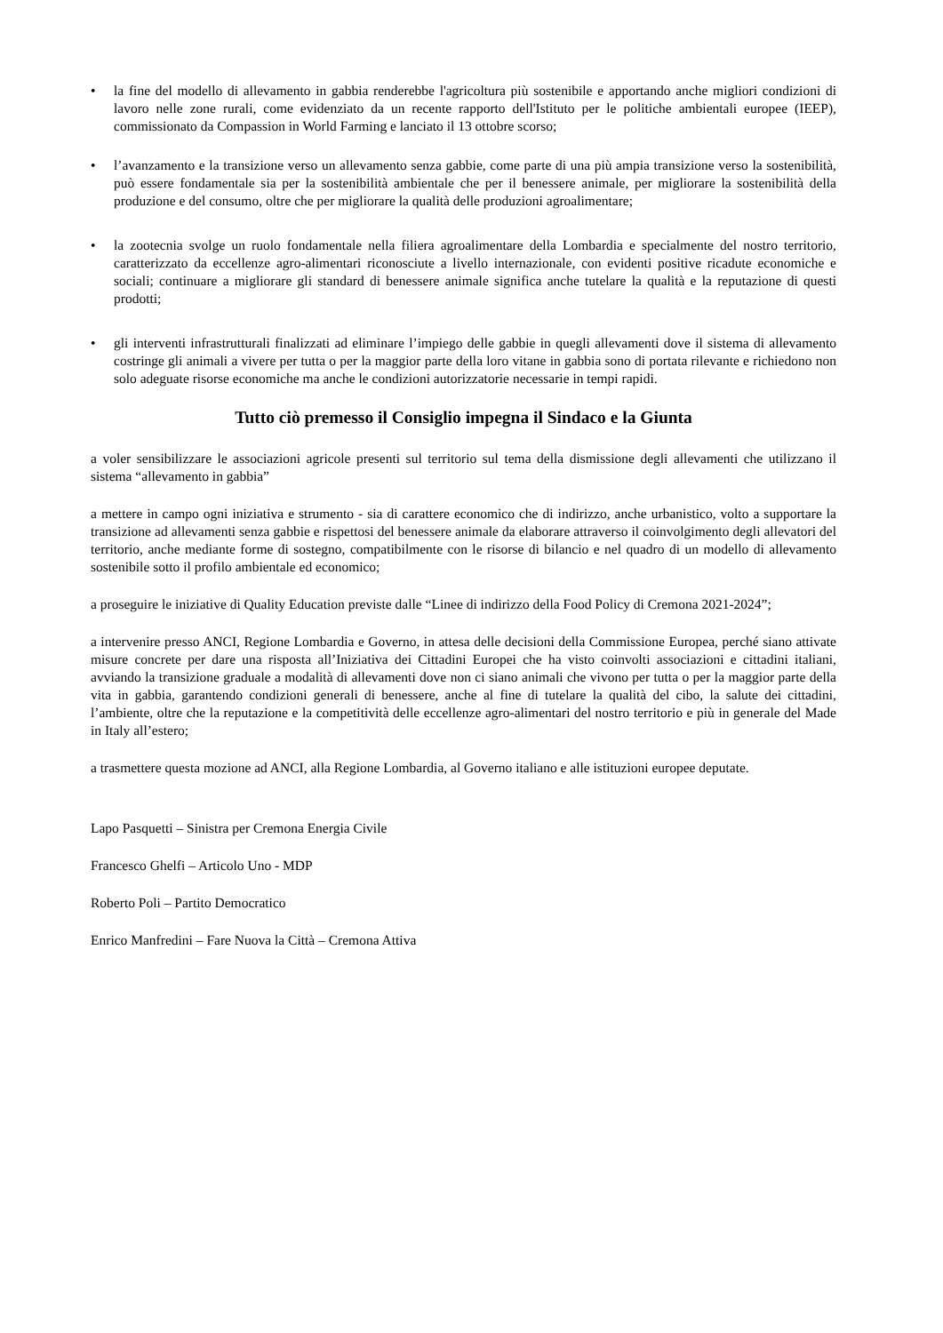• la fine del modello di allevamento in gabbia renderebbe l'agricoltura più sostenibile e apportando anche migliori condizioni di lavoro nelle zone rurali, come evidenziato da un recente rapporto dell'Istituto per le politiche ambientali europee (IEEP), commissionato da Compassion in World Farming e lanciato il 13 ottobre scorso;
• l’avanzamento e la transizione verso un allevamento senza gabbie, come parte di una più ampia transizione verso la sostenibilità, può essere fondamentale sia per la sostenibilità ambientale che per il benessere animale, per migliorare la sostenibilità della produzione e del consumo, oltre che per migliorare la qualità delle produzioni agroalimentare;
• la zootecnia svolge un ruolo fondamentale nella filiera agroalimentare della Lombardia e specialmente del nostro territorio, caratterizzato da eccellenze agro-alimentari riconosciute a livello internazionale, con evidenti positive ricadute economiche e sociali; continuare a migliorare gli standard di benessere animale significa anche tutelare la qualità e la reputazione di questi prodotti;
• gli interventi infrastrutturali finalizzati ad eliminare l’impiego delle gabbie in quegli allevamenti dove il sistema di allevamento costringe gli animali a vivere per tutta o per la maggior parte della loro vitane in gabbia sono di portata rilevante e richiedono non solo adeguate risorse economiche ma anche le condizioni autorizzatorie necessarie in tempi rapidi.
Tutto ciò premesso il Consiglio impegna il Sindaco e la Giunta
a voler sensibilizzare le associazioni agricole presenti sul territorio sul tema della dismissione degli allevamenti che utilizzano il sistema “allevamento in gabbia”
a mettere in campo ogni iniziativa e strumento - sia di carattere economico che di indirizzo, anche urbanistico, volto a supportare la transizione ad allevamenti senza gabbie e rispettosi del benessere animale da elaborare attraverso il coinvolgimento degli allevatori del territorio, anche mediante forme di sostegno, compatibilmente con le risorse di bilancio e nel quadro di un modello di allevamento sostenibile sotto il profilo ambientale ed economico;
a proseguire le iniziative di Quality Education previste dalle “Linee di indirizzo della Food Policy di Cremona 2021-2024”;
a intervenire presso ANCI, Regione Lombardia e Governo, in attesa delle decisioni della Commissione Europea, perché siano attivate misure concrete per dare una risposta all’Iniziativa dei Cittadini Europei che ha visto coinvolti associazioni e cittadini italiani, avviando la transizione graduale a modalità di allevamenti dove non ci siano animali che vivono per tutta o per la maggior parte della vita in gabbia, garantendo condizioni generali di benessere, anche al fine di tutelare la qualità del cibo, la salute dei cittadini, l’ambiente, oltre che la reputazione e la competitività delle eccellenze agro-alimentari del nostro territorio e più in generale del Made in Italy all’estero;
a trasmettere questa mozione ad ANCI, alla Regione Lombardia, al Governo italiano e alle istituzioni europee deputate.
Lapo Pasquetti – Sinistra per Cremona Energia Civile
Francesco Ghelfi – Articolo Uno - MDP
Roberto Poli – Partito Democratico
Enrico Manfredini – Fare Nuova la Città – Cremona Attiva